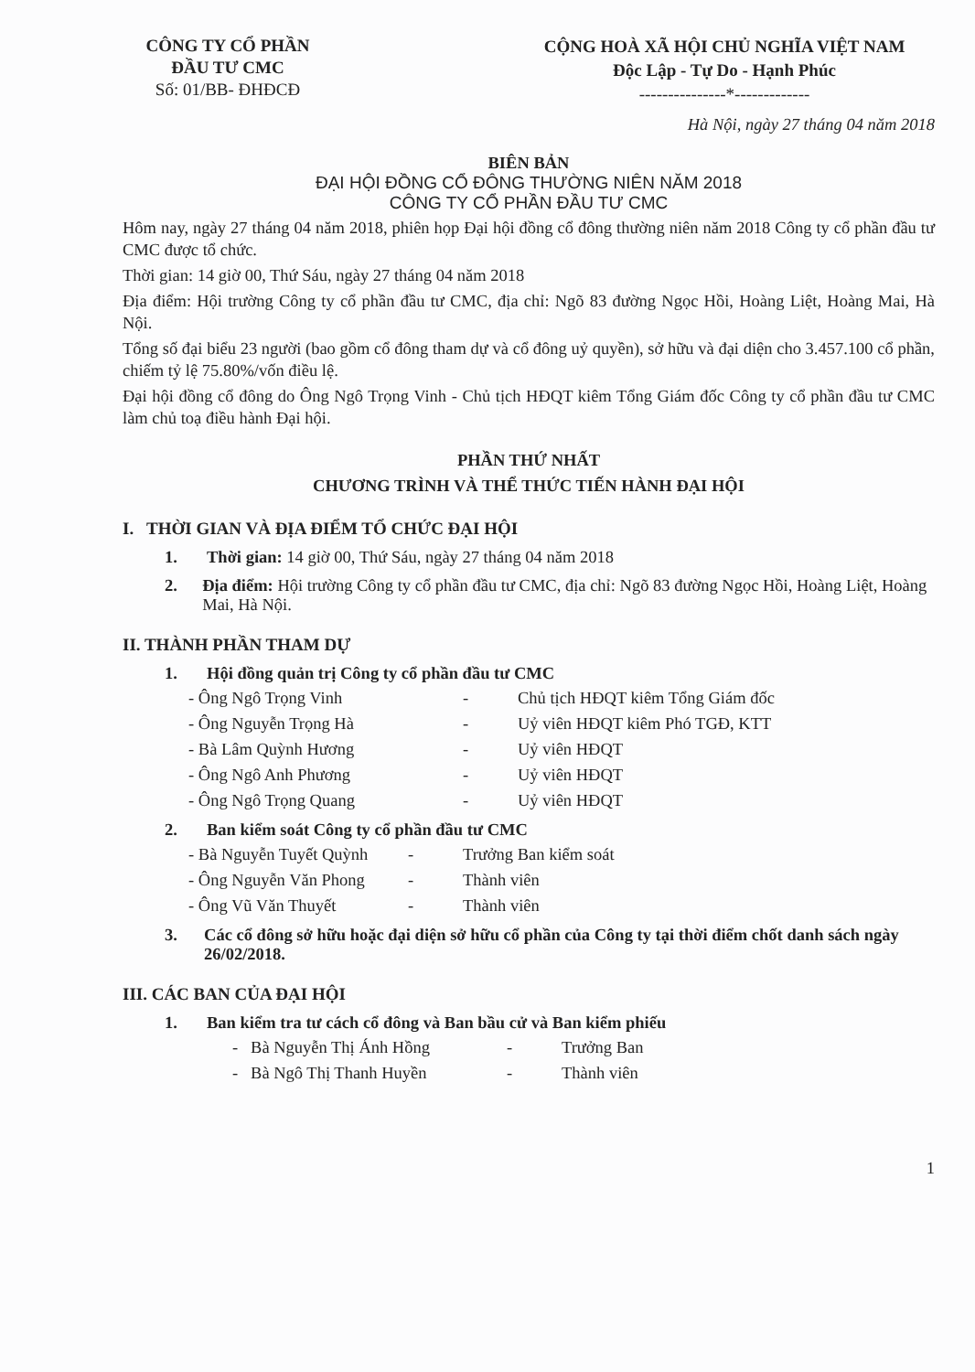CÔNG TY CỔ PHẦN
ĐẦU TƯ CMC
Số: 01/BB- ĐHĐCĐ
CỘNG HOÀ XÃ HỘI CHỦ NGHĨA VIỆT NAM
Độc Lập - Tự Do - Hạnh Phúc
---------------*-------------
Hà Nội, ngày 27 tháng 04 năm 2018
BIÊN BẢN
ĐẠI HỘI ĐỒNG CỔ ĐÔNG THƯỜNG NIÊN NĂM 2018
CÔNG TY CỔ PHẦN ĐẦU TƯ CMC
Hôm nay, ngày 27 tháng 04 năm 2018, phiên họp Đại hội đồng cổ đông thường niên năm 2018 Công ty cổ phần đầu tư CMC được tổ chức.
Thời gian: 14 giờ 00, Thứ Sáu, ngày 27 tháng 04 năm 2018
Địa điểm: Hội trường Công ty cổ phần đầu tư CMC, địa chỉ: Ngõ 83 đường Ngọc Hồi, Hoàng Liệt, Hoàng Mai, Hà Nội.
Tổng số đại biểu 23 người (bao gồm cổ đông tham dự và cổ đông uỷ quyền), sở hữu và đại diện cho 3.457.100 cổ phần, chiếm tỷ lệ 75.80%/vốn điều lệ.
Đại hội đồng cổ đông do Ông Ngô Trọng Vinh - Chủ tịch HĐQT kiêm Tổng Giám đốc Công ty cổ phần đầu tư CMC làm chủ toạ điều hành Đại hội.
PHẦN THỨ NHẤT
CHƯƠNG TRÌNH VÀ THỂ THỨC TIẾN HÀNH ĐẠI HỘI
I. THỜI GIAN VÀ ĐỊA ĐIỂM TỔ CHỨC ĐẠI HỘI
1. Thời gian: 14 giờ 00, Thứ Sáu, ngày 27 tháng 04 năm 2018
2. Địa điểm: Hội trường Công ty cổ phần đầu tư CMC, địa chỉ: Ngõ 83 đường Ngọc Hồi, Hoàng Liệt, Hoàng Mai, Hà Nội.
II. THÀNH PHẦN THAM DỰ
1. Hội đồng quản trị Công ty cổ phần đầu tư CMC
- Ông Ngô Trọng Vinh - Chủ tịch HĐQT kiêm Tổng Giám đốc
- Ông Nguyễn Trọng Hà - Uỷ viên HĐQT kiêm Phó TGĐ, KTT
- Bà Lâm Quỳnh Hương - Uỷ viên HĐQT
- Ông Ngô Anh Phương - Uỷ viên HĐQT
- Ông Ngô Trọng Quang - Uỷ viên HĐQT
2. Ban kiểm soát Công ty cổ phần đầu tư CMC
- Bà Nguyễn Tuyết Quỳnh - Trưởng Ban kiểm soát
- Ông Nguyễn Văn Phong - Thành viên
- Ông Vũ Văn Thuyết - Thành viên
3. Các cổ đông sở hữu hoặc đại diện sở hữu cổ phần của Công ty tại thời điểm chốt danh sách ngày 26/02/2018.
III. CÁC BAN CỦA ĐẠI HỘI
1. Ban kiểm tra tư cách cổ đông và Ban bầu cử và Ban kiểm phiếu
- Bà Nguyễn Thị Ánh Hồng - Trưởng Ban
- Bà Ngô Thị Thanh Huyền - Thành viên
1